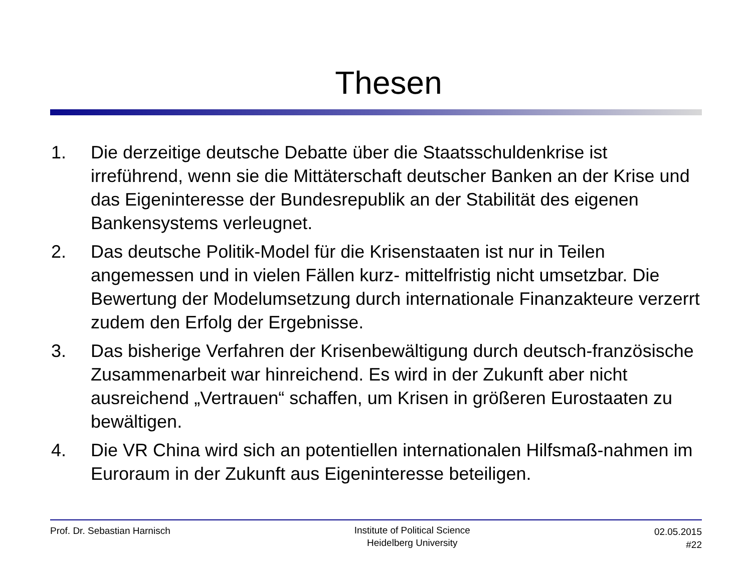Thesen
1. Die derzeitige deutsche Debatte über die Staatsschuldenkrise ist irreführend, wenn sie die Mittäterschaft deutscher Banken an der Krise und das Eigeninteresse der Bundesrepublik an der Stabilität des eigenen Bankensystems verleugnet.
2. Das deutsche Politik-Model für die Krisenstaaten ist nur in Teilen angemessen und in vielen Fällen kurz- mittelfristig nicht umsetzbar. Die Bewertung der Modelumsetzung durch internationale Finanzakteure verzerrt zudem den Erfolg der Ergebnisse.
3. Das bisherige Verfahren der Krisenbewältigung durch deutsch-französische Zusammenarbeit war hinreichend. Es wird in der Zukunft aber nicht ausreichend „Vertrauen“ schaffen, um Krisen in größeren Eurostaaten zu bewältigen.
4. Die VR China wird sich an potentiellen internationalen Hilfsmaß-nahmen im Euroraum in der Zukunft aus Eigeninteresse beteiligen.
Prof. Dr. Sebastian Harnisch
Institute of Political Science
Heidelberg University
02.05.2015
#22